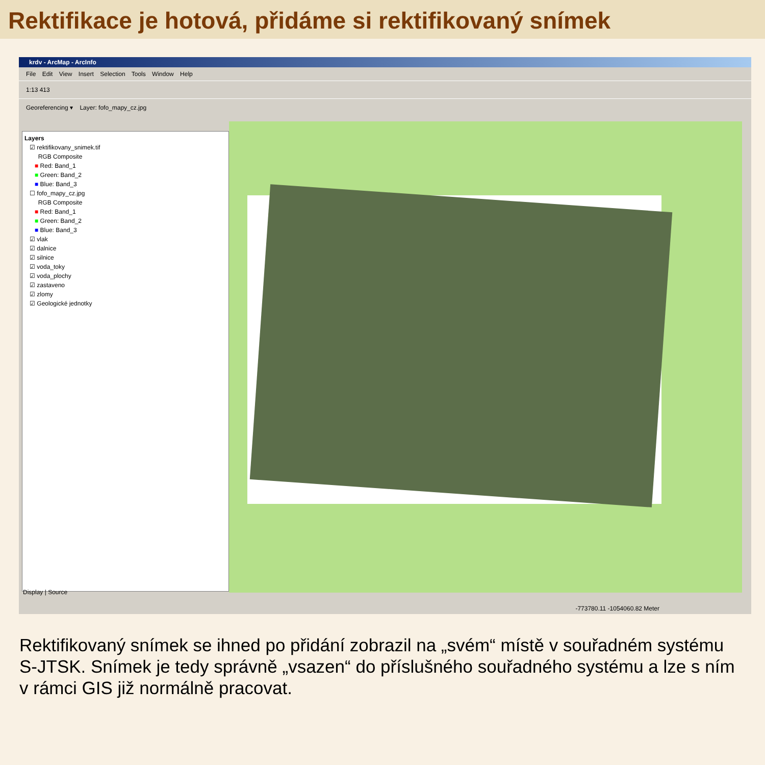Rektifikace je hotová, přidáme si rektifikovaný snímek
krdv - ArcMap - ArcInfo
File Edit View Insert Selection Tools Window Help
1:13 413
Georeferencing ▾ Layer: fofo_mapy_cz.jpg
Layers
☑ rektifikovany_snimek.tif
RGB Composite
■ Red: Band_1
■ Green: Band_2
■ Blue: Band_3
☐ fofo_mapy_cz.jpg
RGB Composite
■ Red: Band_1
■ Green: Band_2
■ Blue: Band_3
☑ vlak
☑ dalnice
☑ silnice
☑ voda_toky
☑ voda_plochy
☑ zastaveno
☑ zlomy
☑ Geologické jednotky
Display | Source
-773780.11 -1054060.82 Meter
Rektifikovaný snímek se ihned po přidání zobrazil na „svém“ místě v souřadném systému S-JTSK. Snímek je tedy správně „vsazen“ do příslušného souřadného systému a lze s ním v rámci GIS již normálně pracovat.